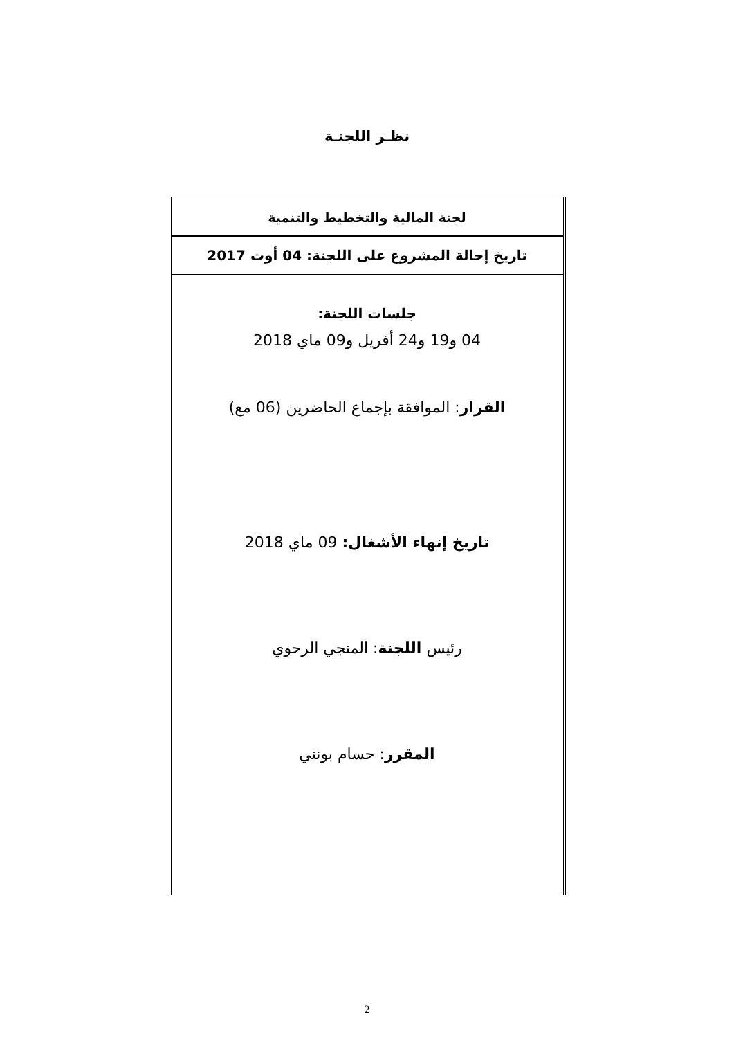نظـر اللجنـة
| لجنة المالية والتخطيط والتنمية |
| تاريخ إحالة المشروع على اللجنة: 04 أوت 2017 |
| جلسات اللجنة: 04 و19 و24 أفريل و09 ماي 2018 القرار : الموافقة بإجماع الحاضرين (06 مع) تاريخ إنهاء الأشغال: 09 ماي 2018 رئيس اللجنة : المنجي الرحوي المقرر : حسام بونني |
2